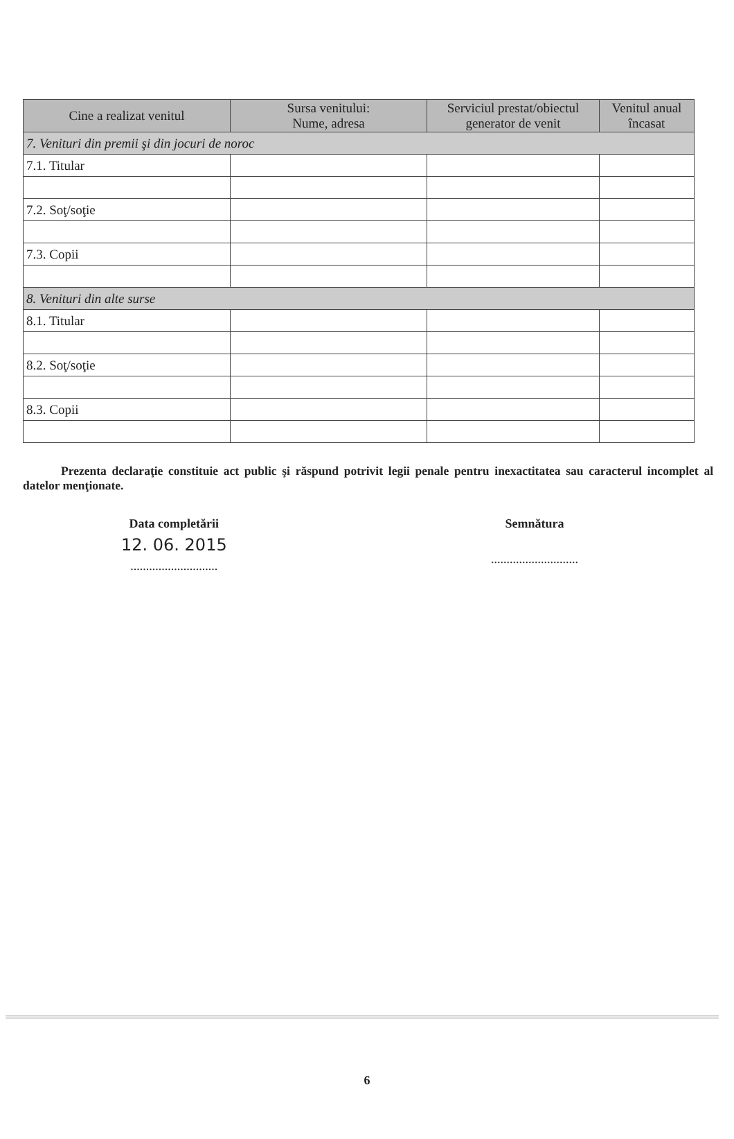| Cine a realizat venitul | Sursa venitului: Nume, adresa | Serviciul prestat/obiectul generator de venit | Venitul anual încasat |
| --- | --- | --- | --- |
| 7. Venituri din premii şi din jocuri de noroc | | | |
| 7.1. Titular | | | |
| 7.2. Soţ/soţie | | | |
| 7.3. Copii | | | |
| 8. Venituri din alte surse | | | |
| 8.1. Titular | | | |
| 8.2. Soţ/soţie | | | |
| 8.3. Copii | | | |
Prezenta declaraţie constituie act public şi răspund potrivit legii penale pentru inexactitatea sau caracterul incomplet al datelor menţionate.
Data completării
12. 06. 2015
............................
Semnătura
............................
6